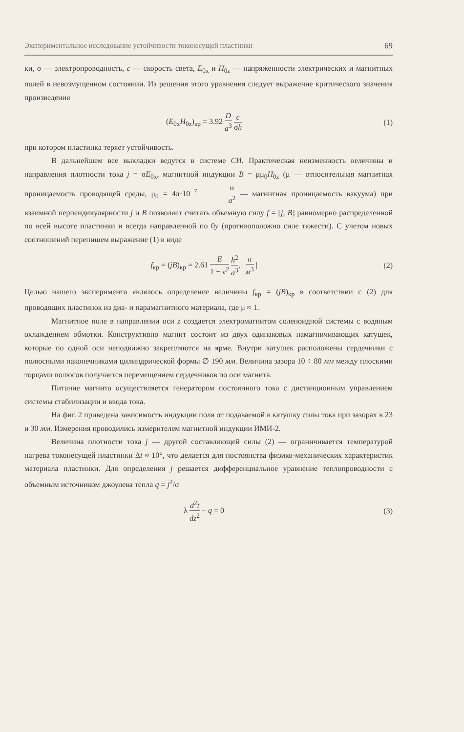Экспериментальное исследование устойчивости токонесущей пластинки 69
ки, σ — электропроводность, c — скорость света, E<sub>0x</sub> и H<sub>0z</sub> — напряженности электрических и магнитных полей в невозмущенном состоянии. Из решения этого уравнения следует выражение критического значения произведения
(E<sub>0x</sub>H<sub>0z</sub>)<sub>кр</sub> = 3.92 D a<sup>3</sup> c σh (1)
при котором пластинка теряет устойчивость.
В дальнейшем все выкладки ведутся в системе СИ. Практическая неизменность величины и направления плотности тока j = σE<sub>0x</sub>, магнитной индукции B = μμ<sub>0</sub>H<sub>0z</sub> (μ — относительная магнитная проницаемость проводящей среды, μ<sub>0</sub> = 4π·10<sup>−7</sup> н a<sup>2</sup> — магнитная проницаемость вакуума) при взаимной перпендикулярности j и B позволяет считать объемную силу f = [j, B] равномерно распределенной по всей высоте пластинки и всегда направленной по 0y (противоположно силе тяжести). С учетом новых соотношений перепишем выражение (1) в виде
f<sub>кр</sub> = (jB)<sub>кр</sub> = 2.61 E 1 − ν<sup>2</sup> h<sup>2</sup> a<sup>3</sup>, | н м<sup>3</sup> | (2)
Целью нашего эксперимента являлось определение величины f<sub>кр</sub> = (jB)<sub>кр</sub> в соответствии с (2) для проводящих пластинок из диа- и парамагнитного материала, где μ ≈ 1.
Магнитное поле в направлении оси z создается электромагнитом соленоидной системы с водяным охлаждением обмотки. Конструктивно магнит состоит из двух одинаковых намагничивающих катушек, которые по одной оси неподвижно закрепляются на ярме. Внутри катушек расположены сердечники с полюсными наконечниками цилиндрической формы ∅ 190 мм. Величина зазора 10 ÷ 80 мм между плоскими торцами полюсов получается перемещением сердечников по оси магнита.
Питание магнита осуществляется генератором постоянного тока с дистанционным управлением системы стабилизации и ввода тока.
На фиг. 2 приведена зависимость индукции поля от подаваемой в катушку силы тока при зазорах в 23 и 30 мм. Измерения проводились измерителем магнитной индукции ИМИ-2.
Величина плотности тока j — другой составляющей силы (2) — ограничивается температурой нагрева токонесущей пластинки Δt ≈ 10°, что делается для постоянства физико-механических характеристик материала пластинки. Для определения j решается дифференциальное уравнение теплопроводности с объемным источником джоулева тепла q = j<sup>2</sup>/σ
λ d<sup>2</sup>t dz<sup>2</sup> + q = 0 (3)